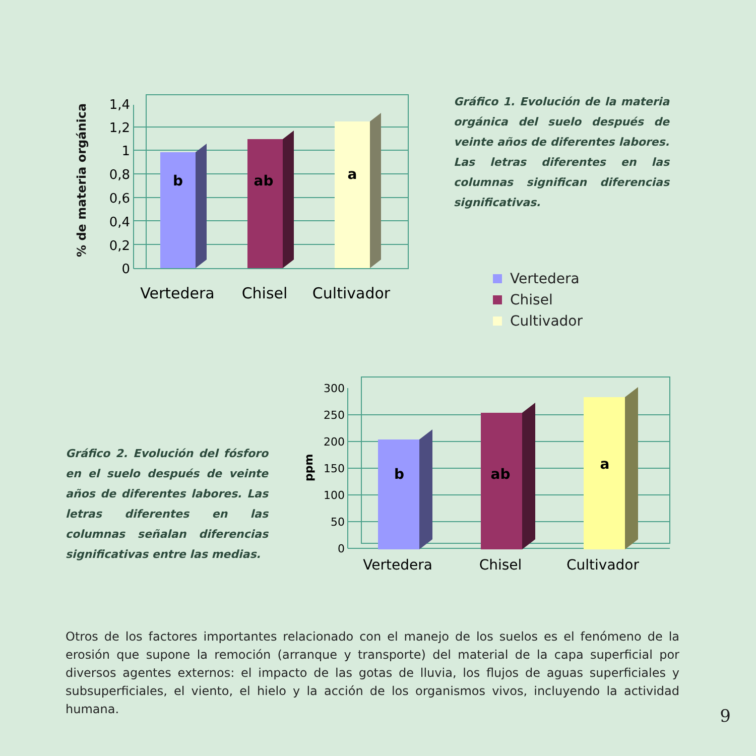% de materia orgánica
0
0,2
0,4
0,6
0,8
1
1,2
1,4
b
ab
a
Vertedera
Chisel
Cultivador
Gráfico 1. Evolución de la materia orgánica del suelo después de veinte años de diferentes labores. Las letras diferentes en las columnas significan diferencias significativas.
Vertedera
Chisel
Cultivador
Gráfico 2. Evolución del fósforo en el suelo después de veinte años de diferentes labores. Las letras diferentes en las columnas señalan diferencias significativas entre las medias.
ppm
0
50
100
150
200
250
300
b
ab
a
Vertedera
Chisel
Cultivador
Otros de los factores importantes relacionado con el manejo de los suelos es el fenómeno de la erosión que supone la remoción (arranque y transporte) del material de la capa superficial por diversos agentes externos: el impacto de las gotas de lluvia, los flujos de aguas superficiales y subsuperficiales, el viento, el hielo y la acción de los organismos vivos, incluyendo la actividad humana.
9